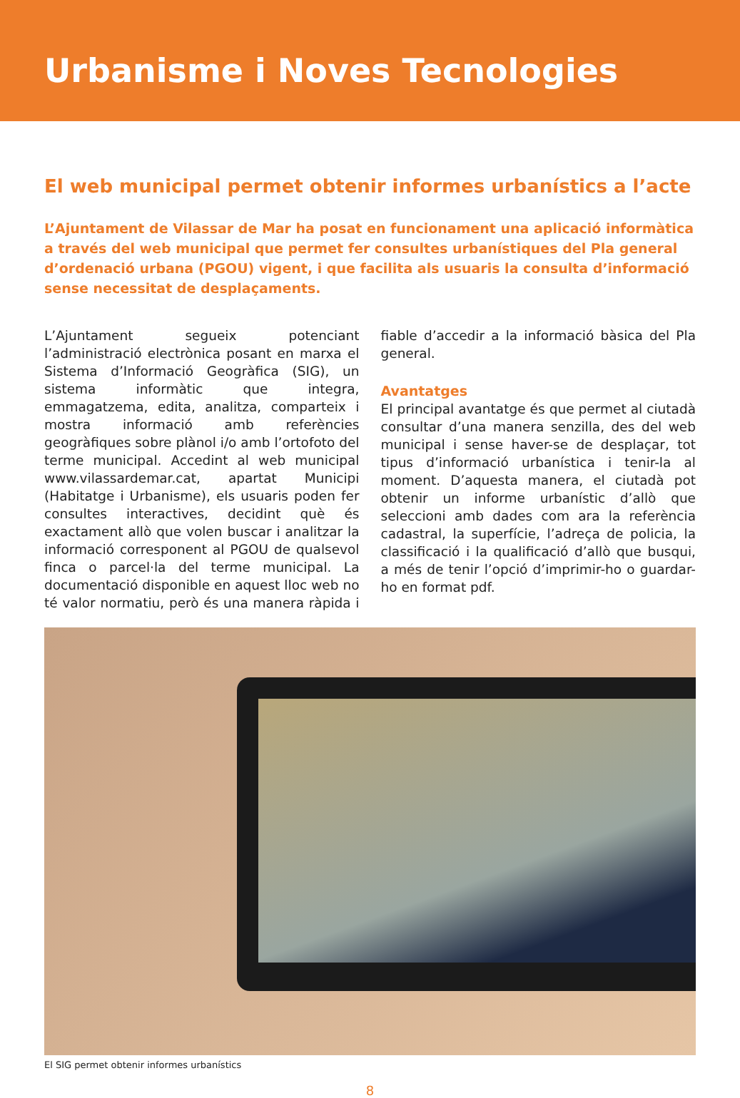Urbanisme i Noves Tecnologies
El web municipal permet obtenir informes urbanístics a l’acte
L’Ajuntament de Vilassar de Mar ha posat en funcionament una aplicació informàtica a través del web municipal que permet fer consultes urbanístiques del Pla general d’ordenació urbana (PGOU) vigent, i que facilita als usuaris la consulta d’informació sense necessitat de desplaçaments.
L’Ajuntament segueix potenciant l’administració electrònica posant en marxa el Sistema d’Informació Geogràfica (SIG), un sistema informàtic que integra, emmagatzema, edita, analitza, comparteix i mostra informació amb referències geogràfiques sobre plànol i/o amb l’ortofoto del terme municipal. Accedint al web municipal www.vilassardemar.cat, apartat Municipi (Habitatge i Urbanisme), els usuaris poden fer consultes interactives, decidint què és exactament allò que volen buscar i analitzar la informació corresponent al PGOU de qualsevol finca o parcel·la del terme municipal. La documentació disponible en aquest lloc web no té valor normatiu, però és una manera ràpida i fiable d’accedir a la informació bàsica del Pla general.
Avantatges
El principal avantatge és que permet al ciutadà consultar d’una manera senzilla, des del web municipal i sense haver-se de desplaçar, tot tipus d’informació urbanística i tenir-la al moment. D’aquesta manera, el ciutadà pot obtenir un informe urbanístic d’allò que seleccioni amb dades com ara la referència cadastral, la superfície, l’adreça de policia, la classificació i la qualificació d’allò que busqui, a més de tenir l’opció d’imprimir-ho o guardar-ho en format pdf.
El SIG permet obtenir informes urbanístics
8